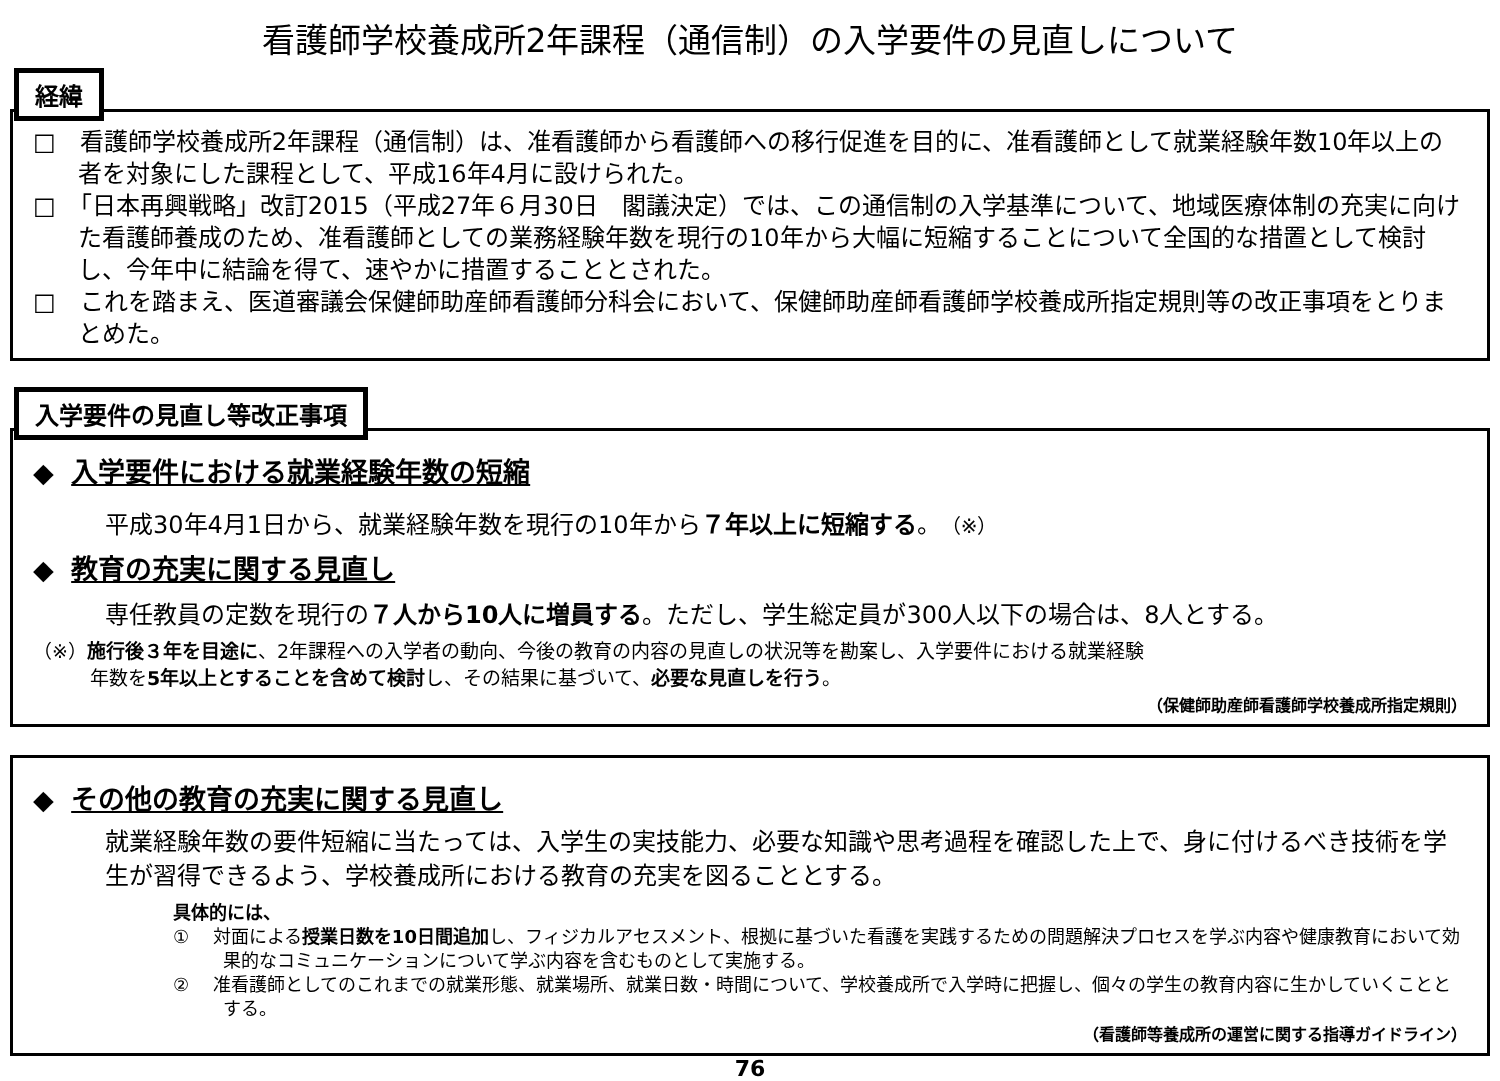看護師学校養成所2年課程（通信制）の入学要件の見直しについて
経緯
□　看護師学校養成所2年課程（通信制）は、准看護師から看護師への移行促進を目的に、准看護師として就業経験年数10年以上の者を対象にした課程として、平成16年4月に設けられた。
□　「日本再興戦略」改訂2015（平成27年６月30日　閣議決定）では、この通信制の入学基準について、地域医療体制の充実に向けた看護師養成のため、准看護師としての業務経験年数を現行の10年から大幅に短縮することについて全国的な措置として検討し、今年中に結論を得て、速やかに措置することとされた。
□　これを踏まえ、医道審議会保健師助産師看護師分科会において、保健師助産師看護師学校養成所指定規則等の改正事項をとりまとめた。
入学要件の見直し等改正事項
◆ 入学要件における就業経験年数の短縮
平成30年4月1日から、就業経験年数を現行の10年から７年以上に短縮する。（※）
◆ 教育の充実に関する見直し
専任教員の定数を現行の７人から10人に増員する。ただし、学生総定員が300人以下の場合は、8人とする。
（※）施行後３年を目途に、2年課程への入学者の動向、今後の教育の内容の見直しの状況等を勘案し、入学要件における就業経験
　　　年数を5年以上とすることを含めて検討し、その結果に基づいて、必要な見直しを行う。
（保健師助産師看護師学校養成所指定規則）
◆ その他の教育の充実に関する見直し
就業経験年数の要件短縮に当たっては、入学生の実技能力、必要な知識や思考過程を確認した上で、身に付けるべき技術を学生が習得できるよう、学校養成所における教育の充実を図ることとする。
具体的には、
①　 対面による授業日数を10日間追加し、フィジカルアセスメント、根拠に基づいた看護を実践するための問題解決プロセスを学ぶ内容や健康教育において効果的なコミュニケーションについて学ぶ内容を含むものとして実施する。
②　 准看護師としてのこれまでの就業形態、就業場所、就業日数・時間について、学校養成所で入学時に把握し、個々の学生の教育内容に生かしていくこととする。
（看護師等養成所の運営に関する指導ガイドライン）
76